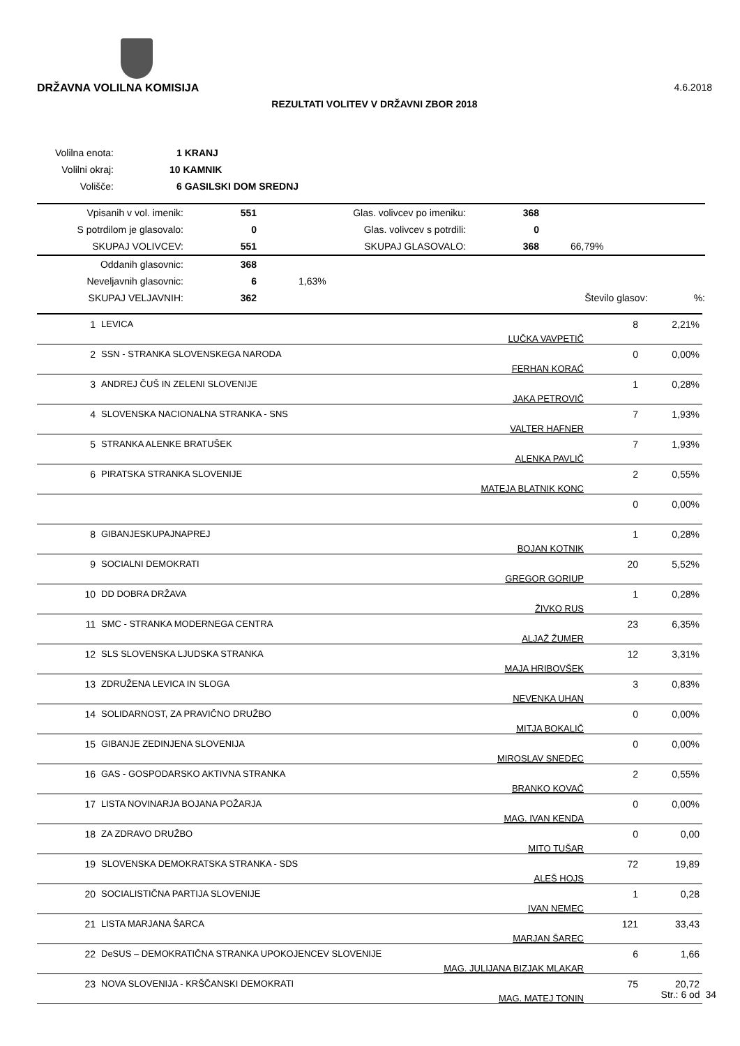DRŽAVNA VOLILNA KOMISIJA 4.6.2018
REZULTATI VOLITEV V DRŽAVNI ZBOR 2018
| Volilna enota: | 1 KRANJ |
| Volilni okraj: | 10 KAMNIK |
| Volišče: | 6 GASILSKI DOM SREDNJ |
| Vpisanih v vol. imenik: | 551 | Glas. volivcev po imeniku: | 368 | |
| S potrdilom je glasovalo: | 0 | Glas. volivcev s potrdili: | 0 | |
| SKUPAJ VOLIVCEV: | 551 | SKUPAJ GLASOVALO: | 368 | 66,79% |
| Oddanih glasovnic: | 368 | | | |
| Neveljavnih glasovnic: | 6 | 1,63% | | |
| SKUPAJ VELJAVNIH: | 362 | | Število glasov: %: | |
| 1 | LEVICA | LUČKA VAVPETIČ | 8 | 2,21% |
| 2 | SSN - STRANKA SLOVENSKEGA NARODA | FERHAN KORAĆ | 0 | 0,00% |
| 3 | ANDREJ ČUŠ IN ZELENI SLOVENIJE | JAKA PETROVIČ | 1 | 0,28% |
| 4 | SLOVENSKA NACIONALNA STRANKA - SNS | VALTER HAFNER | 7 | 1,93% |
| 5 | STRANKA ALENKE BRATUŠEK | ALENKA PAVLIČ | 7 | 1,93% |
| 6 | PIRATSKA STRANKA SLOVENIJE | MATEJA BLATNIK KONC | 2 | 0,55% |
| | | | 0 | 0,00% |
| 8 | GIBANJESKUPAJNAPREJ | BOJAN KOTNIK | 1 | 0,28% |
| 9 | SOCIALNI DEMOKRATI | GREGOR GORIUP | 20 | 5,52% |
| 10 | DD DOBRA DRŽAVA | ŽIVKO RUS | 1 | 0,28% |
| 11 | SMC - STRANKA MODERNEGA CENTRA | ALJAŽ ŽUMER | 23 | 6,35% |
| 12 | SLS SLOVENSKA LJUDSKA STRANKA | MAJA HRIBOVŠEK | 12 | 3,31% |
| 13 | ZDRUŽENA LEVICA IN SLOGA | NEVENKA UHAN | 3 | 0,83% |
| 14 | SOLIDARNOST, ZA PRAVIČNO DRUŽBO | MITJA BOKALIČ | 0 | 0,00% |
| 15 | GIBANJE ZEDINJENA SLOVENIJA | MIROSLAV SNEDEC | 0 | 0,00% |
| 16 | GAS - GOSPODARSKO AKTIVNA STRANKA | BRANKO KOVAČ | 2 | 0,55% |
| 17 | LISTA NOVINARJA BOJANA POŽARJA | MAG. IVAN KENDA | 0 | 0,00% |
| 18 | ZA ZDRAVO DRUŽBO | MITO TUŠAR | 0 | 0,00 |
| 19 | SLOVENSKA DEMOKRATSKA STRANKA - SDS | ALEŠ HOJS | 72 | 19,89 |
| 20 | SOCIALISTIČNA PARTIJA SLOVENIJE | IVAN NEMEC | 1 | 0,28 |
| 21 | LISTA MARJANA ŠARCA | MARJAN ŠAREC | 121 | 33,43 |
| 22 | DeSUS – DEMOKRATIČNA STRANKA UPOKOJENCEV SLOVENIJE | MAG. JULIJANA BIZJAK MLAKAR | 6 | 1,66 |
| 23 | NOVA SLOVENIJA - KRŠČANSKI DEMOKRATI | MAG. MATEJ TONIN | 75 | 20,72 |
Str.: 6 od 34